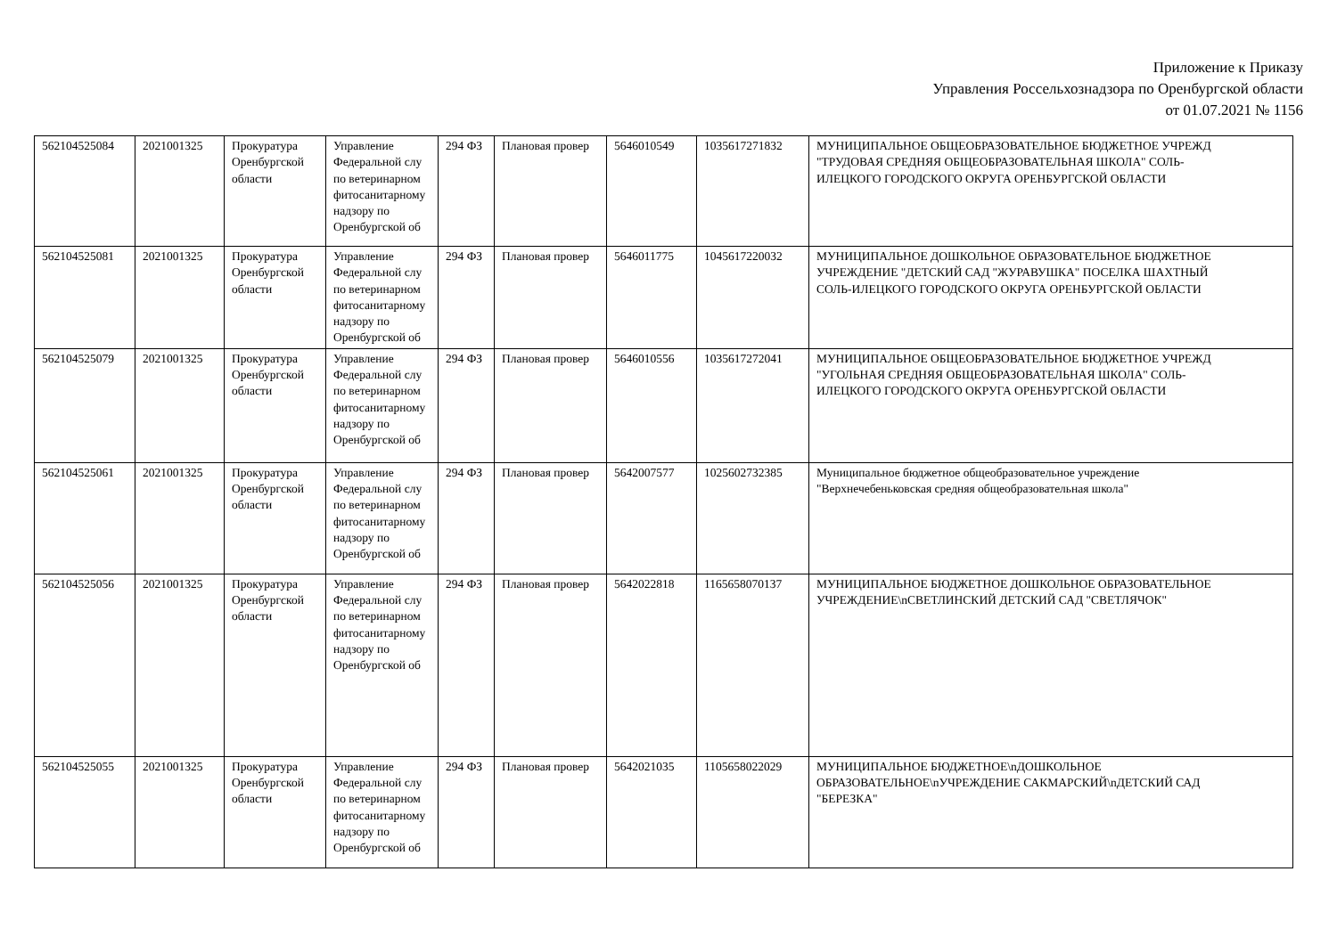Приложение к Приказу
Управления Россельхознадзора по Оренбургской области
от 01.07.2021 № 1156
| 562104525084 | 2021001325 | Прокуратура Оренбургской области | Управление Федеральной слу по ветеринарном фитосанитарному надзору по Оренбургской об | 294 ФЗ | Плановая провер | 5646010549 | 1035617271832 | МУНИЦИПАЛЬНОЕ ОБЩЕОБРАЗОВАТЕЛЬНОЕ БЮДЖЕТНОЕ УЧРЕЖД "ТРУДОВАЯ СРЕДНЯЯ ОБЩЕОБРАЗОВАТЕЛЬНАЯ ШКОЛА" СОЛЬ- ИЛЕЦКОГО ГОРОДСКОГО ОКРУГА ОРЕНБУРГСКОЙ ОБЛАСТИ |
| 562104525081 | 2021001325 | Прокуратура Оренбургской области | Управление Федеральной слу по ветеринарном фитосанитарному надзору по Оренбургской об | 294 ФЗ | Плановая провер | 5646011775 | 1045617220032 | МУНИЦИПАЛЬНОЕ ДОШКОЛЬНОЕ ОБРАЗОВАТЕЛЬНОЕ БЮДЖЕТНОЕ УЧРЕЖДЕНИЕ "ДЕТСКИЙ САД "ЖУРАВУШКА" ПОСЕЛКА ШАХТНЫЙ СОЛЬ-ИЛЕЦКОГО ГОРОДСКОГО ОКРУГА ОРЕНБУРГСКОЙ ОБЛАСТИ |
| 562104525079 | 2021001325 | Прокуратура Оренбургской области | Управление Федеральной слу по ветеринарном фитосанитарному надзору по Оренбургской об | 294 ФЗ | Плановая провер | 5646010556 | 1035617272041 | МУНИЦИПАЛЬНОЕ ОБЩЕОБРАЗОВАТЕЛЬНОЕ БЮДЖЕТНОЕ УЧРЕЖД "УГОЛЬНАЯ СРЕДНЯЯ ОБЩЕОБРАЗОВАТЕЛЬНАЯ ШКОЛА" СОЛЬ- ИЛЕЦКОГО ГОРОДСКОГО ОКРУГА ОРЕНБУРГСКОЙ ОБЛАСТИ |
| 562104525061 | 2021001325 | Прокуратура Оренбургской области | Управление Федеральной слу по ветеринарном фитосанитарному надзору по Оренбургской об | 294 ФЗ | Плановая провер | 5642007577 | 1025602732385 | Муниципальное бюджетное общеобразовательное учреждение "Верхнечебеньковская средняя общеобразовательная школа" |
| 562104525056 | 2021001325 | Прокуратура Оренбургской области | Управление Федеральной слу по ветеринарном фитосанитарному надзору по Оренбургской об | 294 ФЗ | Плановая провер | 5642022818 | 1165658070137 | МУНИЦИПАЛЬНОЕ БЮДЖЕТНОЕ ДОШКОЛЬНОЕ ОБРАЗОВАТЕЛЬНОЕ УЧРЕЖДЕНИЕ\nСВЕТЛИНСКИЙ ДЕТСКИЙ САД "СВЕТЛЯЧОК" |
| 562104525055 | 2021001325 | Прокуратура Оренбургской области | Управление Федеральной слу по ветеринарном фитосанитарному надзору по Оренбургской об | 294 ФЗ | Плановая провер | 5642021035 | 1105658022029 | МУНИЦИПАЛЬНОЕ БЮДЖЕТНОЕ\nДОШКОЛЬНОЕ ОБРАЗОВАТЕЛЬНОЕ\nУЧРЕЖДЕНИЕ САКМАРСКИЙ\nДЕТСКИЙ САД "БЕРЕЗКА" |